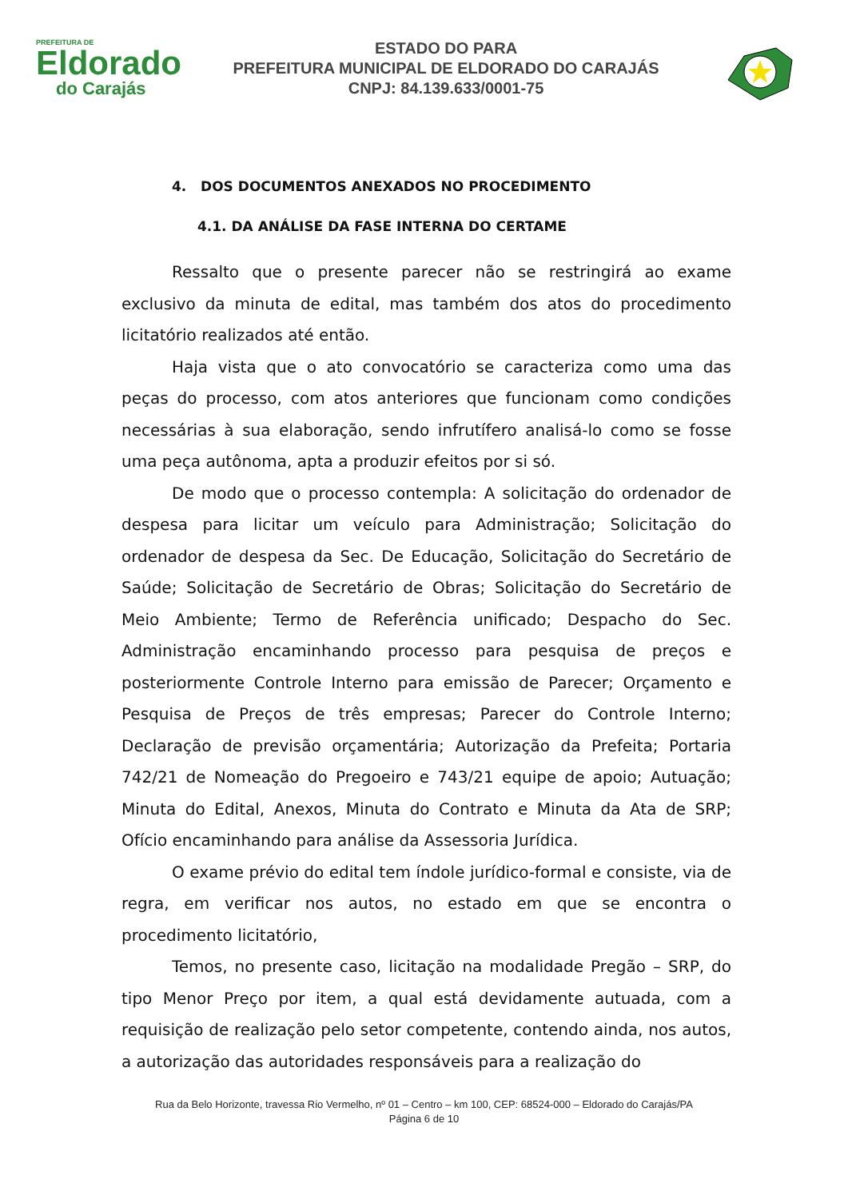PREFEITURA DE
Eldorado
do Carajás
ESTADO DO PARA
PREFEITURA MUNICIPAL DE ELDORADO DO CARAJÁS
CNPJ: 84.139.633/0001-75
4. DOS DOCUMENTOS ANEXADOS NO PROCEDIMENTO
4.1. DA ANÁLISE DA FASE INTERNA DO CERTAME
Ressalto que o presente parecer não se restringirá ao exame exclusivo da minuta de edital, mas também dos atos do procedimento licitatório realizados até então.
Haja vista que o ato convocatório se caracteriza como uma das peças do processo, com atos anteriores que funcionam como condições necessárias à sua elaboração, sendo infrutífero analisá-lo como se fosse uma peça autônoma, apta a produzir efeitos por si só.
De modo que o processo contempla: A solicitação do ordenador de despesa para licitar um veículo para Administração; Solicitação do ordenador de despesa da Sec. De Educação, Solicitação do Secretário de Saúde; Solicitação de Secretário de Obras; Solicitação do Secretário de Meio Ambiente; Termo de Referência unificado; Despacho do Sec. Administração encaminhando processo para pesquisa de preços e posteriormente Controle Interno para emissão de Parecer; Orçamento e Pesquisa de Preços de três empresas; Parecer do Controle Interno; Declaração de previsão orçamentária; Autorização da Prefeita; Portaria 742/21 de Nomeação do Pregoeiro e 743/21 equipe de apoio; Autuação; Minuta do Edital, Anexos, Minuta do Contrato e Minuta da Ata de SRP; Ofício encaminhando para análise da Assessoria Jurídica.
O exame prévio do edital tem índole jurídico-formal e consiste, via de regra, em verificar nos autos, no estado em que se encontra o procedimento licitatório,
Temos, no presente caso, licitação na modalidade Pregão – SRP, do tipo Menor Preço por item, a qual está devidamente autuada, com a requisição de realização pelo setor competente, contendo ainda, nos autos, a autorização das autoridades responsáveis para a realização do
Rua da Belo Horizonte, travessa Rio Vermelho, nº 01 – Centro – km 100, CEP: 68524-000 – Eldorado do Carajás/PA
Página 6 de 10